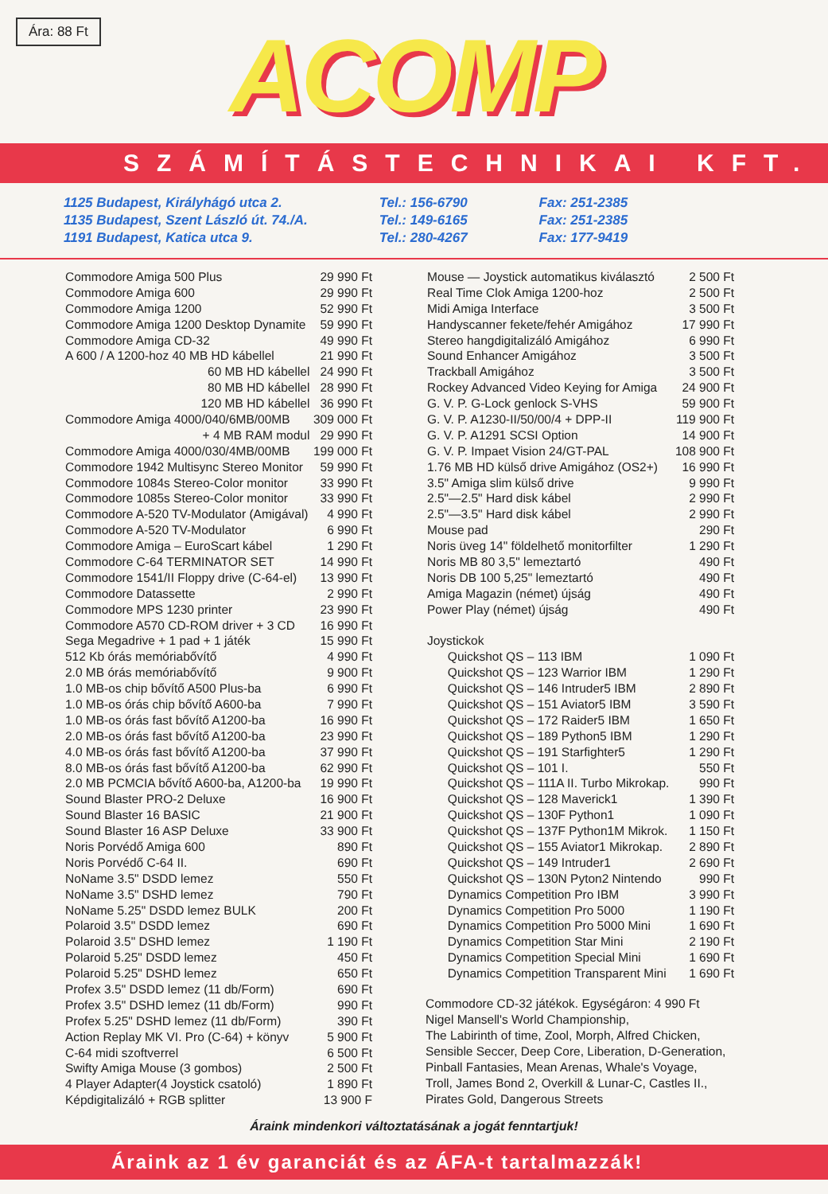Ára: 88 Ft
ACOMP
SZÁMÍTÁSTECHNIKAI KFT.
1125 Budapest, Királyhágó utca 2.
1135 Budapest, Szent László út. 74./A.
1191 Budapest, Katica utca 9.
Tel.: 156-6790
Tel.: 149-6165
Tel.: 280-4267
Fax: 251-2385
Fax: 251-2385
Fax: 177-9419
| Commodore Amiga 500 Plus | 29 990 Ft |
| Commodore Amiga 600 | 29 990 Ft |
| Commodore Amiga 1200 | 52 990 Ft |
| Commodore Amiga 1200 Desktop Dynamite | 59 990 Ft |
| Commodore Amiga CD-32 | 49 990 Ft |
| A 600 / A 1200-hoz 40 MB HD kábellel | 21 990 Ft |
| 60 MB HD kábellel | 24 990 Ft |
| 80 MB HD kábellel | 28 990 Ft |
| 120 MB HD kábellel | 36 990 Ft |
| Commodore Amiga 4000/040/6MB/00MB | 309 000 Ft |
| + 4 MB RAM modul | 29 990 Ft |
| Commodore Amiga 4000/030/4MB/00MB | 199 000 Ft |
| Commodore 1942 Multisync Stereo Monitor | 59 990 Ft |
| Commodore 1084s Stereo-Color monitor | 33 990 Ft |
| Commodore 1085s Stereo-Color monitor | 33 990 Ft |
| Commodore A-520 TV-Modulator (Amigával) | 4 990 Ft |
| Commodore A-520 TV-Modulator | 6 990 Ft |
| Commodore Amiga – EuroScart kábel | 1 290 Ft |
| Commodore C-64 TERMINATOR SET | 14 990 Ft |
| Commodore 1541/II Floppy drive (C-64-el) | 13 990 Ft |
| Commodore Datassette | 2 990 Ft |
| Commodore MPS 1230 printer | 23 990 Ft |
| Commodore A570 CD-ROM driver + 3 CD | 16 990 Ft |
| Sega Megadrive + 1 pad + 1 játék | 15 990 Ft |
| 512 Kb órás memóriabővítő | 4 990 Ft |
| 2.0 MB órás memóriabővítő | 9 900 Ft |
| 1.0 MB-os chip bővítő A500 Plus-ba | 6 990 Ft |
| 1.0 MB-os órás chip bővítő A600-ba | 7 990 Ft |
| 1.0 MB-os órás fast bővítő A1200-ba | 16 990 Ft |
| 2.0 MB-os órás fast bővítő A1200-ba | 23 990 Ft |
| 4.0 MB-os órás fast bővítő A1200-ba | 37 990 Ft |
| 8.0 MB-os órás fast bővítő A1200-ba | 62 990 Ft |
| 2.0 MB PCMCIA bővítő A600-ba, A1200-ba | 19 990 Ft |
| Sound Blaster PRO-2 Deluxe | 16 900 Ft |
| Sound Blaster 16 BASIC | 21 900 Ft |
| Sound Blaster 16 ASP Deluxe | 33 900 Ft |
| Noris Porvédő Amiga 600 | 890 Ft |
| Noris Porvédő C-64 II. | 690 Ft |
| NoName 3.5" DSDD lemez | 550 Ft |
| NoName 3.5" DSHD lemez | 790 Ft |
| NoName 5.25" DSDD lemez BULK | 200 Ft |
| Polaroid 3.5" DSDD lemez | 690 Ft |
| Polaroid 3.5" DSHD lemez | 1 190 Ft |
| Polaroid 5.25" DSDD lemez | 450 Ft |
| Polaroid 5.25" DSHD lemez | 650 Ft |
| Profex 3.5" DSDD lemez (11 db/Form) | 690 Ft |
| Profex 3.5" DSHD lemez (11 db/Form) | 990 Ft |
| Profex 5.25" DSHD lemez (11 db/Form) | 390 Ft |
| Action Replay MK VI. Pro (C-64) + könyv | 5 900 Ft |
| C-64 midi szoftverrel | 6 500 Ft |
| Swifty Amiga Mouse (3 gombos) | 2 500 Ft |
| 4 Player Adapter(4 Joystick csatoló) | 1 890 Ft |
| Képdigitalizáló + RGB splitter | 13 900 F |
| Mouse — Joystick automatikus kiválasztó | 2 500 Ft |
| Real Time Clok Amiga 1200-hoz | 2 500 Ft |
| Midi Amiga Interface | 3 500 Ft |
| Handyscanner fekete/fehér Amigához | 17 990 Ft |
| Stereo hangdigitalizáló Amigához | 6 990 Ft |
| Sound Enhancer Amigához | 3 500 Ft |
| Trackball Amigához | 3 500 Ft |
| Rockey Advanced Video Keying for Amiga | 24 900 Ft |
| G. V. P. G-Lock genlock S-VHS | 59 900 Ft |
| G. V. P. A1230-II/50/00/4 + DPP-II | 119 900 Ft |
| G. V. P. A1291 SCSI Option | 14 900 Ft |
| G. V. P. Impaet Vision 24/GT-PAL | 108 900 Ft |
| 1.76 MB HD külső drive Amigához (OS2+) | 16 990 Ft |
| 3.5" Amiga slim külső drive | 9 990 Ft |
| 2.5"—2.5" Hard disk kábel | 2 990 Ft |
| 2.5"—3.5" Hard disk kábel | 2 990 Ft |
| Mouse pad | 290 Ft |
| Noris üveg 14" földelhető monitorfilter | 1 290 Ft |
| Noris MB 80 3,5" lemeztartó | 490 Ft |
| Noris DB 100 5,25" lemeztartó | 490 Ft |
| Amiga Magazin (német) újság | 490 Ft |
| Power Play (német) újság | 490 Ft |
| Joystickok | |
| Quickshot QS – 113 IBM | 1 090 Ft |
| Quickshot QS – 123 Warrior IBM | 1 290 Ft |
| Quickshot QS – 146 Intruder5 IBM | 2 890 Ft |
| Quickshot QS – 151 Aviator5 IBM | 3 590 Ft |
| Quickshot QS – 172 Raider5 IBM | 1 650 Ft |
| Quickshot QS – 189 Python5 IBM | 1 290 Ft |
| Quickshot QS – 191 Starfighter5 | 1 290 Ft |
| Quickshot QS – 101 I. | 550 Ft |
| Quickshot QS – 111A II. Turbo Mikrokap. | 990 Ft |
| Quickshot QS – 128 Maverick1 | 1 390 Ft |
| Quickshot QS – 130F Python1 | 1 090 Ft |
| Quickshot QS – 137F Python1M Mikrok. | 1 150 Ft |
| Quickshot QS – 155 Aviator1 Mikrokap. | 2 890 Ft |
| Quickshot QS – 149 Intruder1 | 2 690 Ft |
| Quickshot QS – 130N Pyton2 Nintendo | 990 Ft |
| Dynamics Competition Pro IBM | 3 990 Ft |
| Dynamics Competition Pro 5000 | 1 190 Ft |
| Dynamics Competition Pro 5000 Mini | 1 690 Ft |
| Dynamics Competition Star Mini | 2 190 Ft |
| Dynamics Competition Special Mini | 1 690 Ft |
| Dynamics Competition Transparent Mini | 1 690 Ft |
Commodore CD-32 játékok. Egységáron: 4 990 Ft
Nigel Mansell's World Championship,
The Labirinth of time, Zool, Morph, Alfred Chicken,
Sensible Seccer, Deep Core, Liberation, D-Generation,
Pinball Fantasies, Mean Arenas, Whale's Voyage,
Troll, James Bond 2, Overkill & Lunar-C, Castles II.,
Pirates Gold, Dangerous Streets
Áraink mindenkori változtatásának a jogát fenntartjuk!
Áraink az 1 év garanciát és az ÁFA-t tartalmazzák!